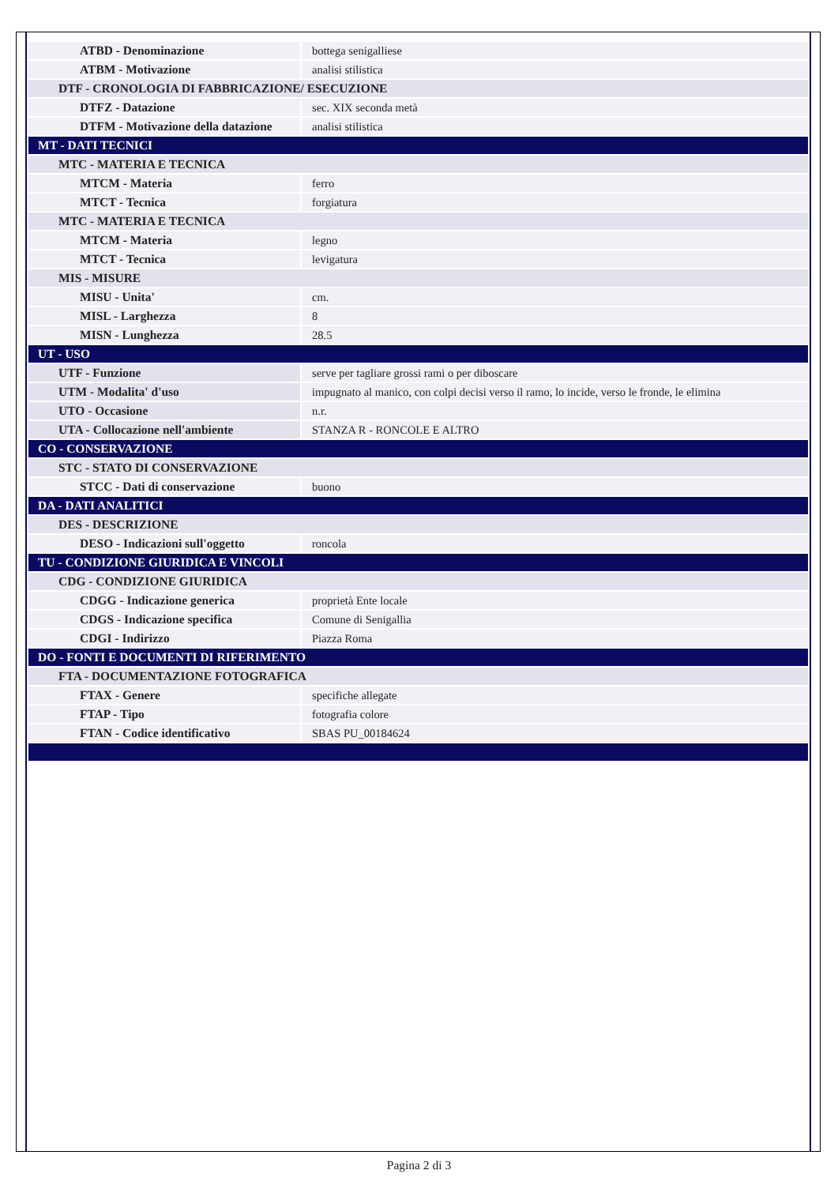| ATBD - Denominazione | bottega senigalliese |
| ATBM - Motivazione | analisi stilistica |
| DTF - CRONOLOGIA DI FABBRICAZIONE/ ESECUZIONE | |
| DTFZ - Datazione | sec. XIX seconda metà |
| DTFM - Motivazione della datazione | analisi stilistica |
| MT - DATI TECNICI | |
| MTC - MATERIA E TECNICA | |
| MTCM - Materia | ferro |
| MTCT - Tecnica | forgiatura |
| MTC - MATERIA E TECNICA | |
| MTCM - Materia | legno |
| MTCT - Tecnica | levigatura |
| MIS - MISURE | |
| MISU - Unita' | cm. |
| MISL - Larghezza | 8 |
| MISN - Lunghezza | 28.5 |
| UT - USO | |
| UTF - Funzione | serve per tagliare grossi rami o per diboscare |
| UTM - Modalita' d'uso | impugnato al manico, con colpi decisi verso il ramo, lo incide, verso le fronde, le elimina |
| UTO - Occasione | n.r. |
| UTA - Collocazione nell'ambiente | STANZA R - RONCOLE E ALTRO |
| CO - CONSERVAZIONE | |
| STC - STATO DI CONSERVAZIONE | |
| STCC - Dati di conservazione | buono |
| DA - DATI ANALITICI | |
| DES - DESCRIZIONE | |
| DESO - Indicazioni sull'oggetto | roncola |
| TU - CONDIZIONE GIURIDICA E VINCOLI | |
| CDG - CONDIZIONE GIURIDICA | |
| CDGG - Indicazione generica | proprietà Ente locale |
| CDGS - Indicazione specifica | Comune di Senigallia |
| CDGI - Indirizzo | Piazza Roma |
| DO - FONTI E DOCUMENTI DI RIFERIMENTO | |
| FTA - DOCUMENTAZIONE FOTOGRAFICA | |
| FTAX - Genere | specifiche allegate |
| FTAP - Tipo | fotografia colore |
| FTAN - Codice identificativo | SBAS PU_00184624 |
Pagina 2 di 3